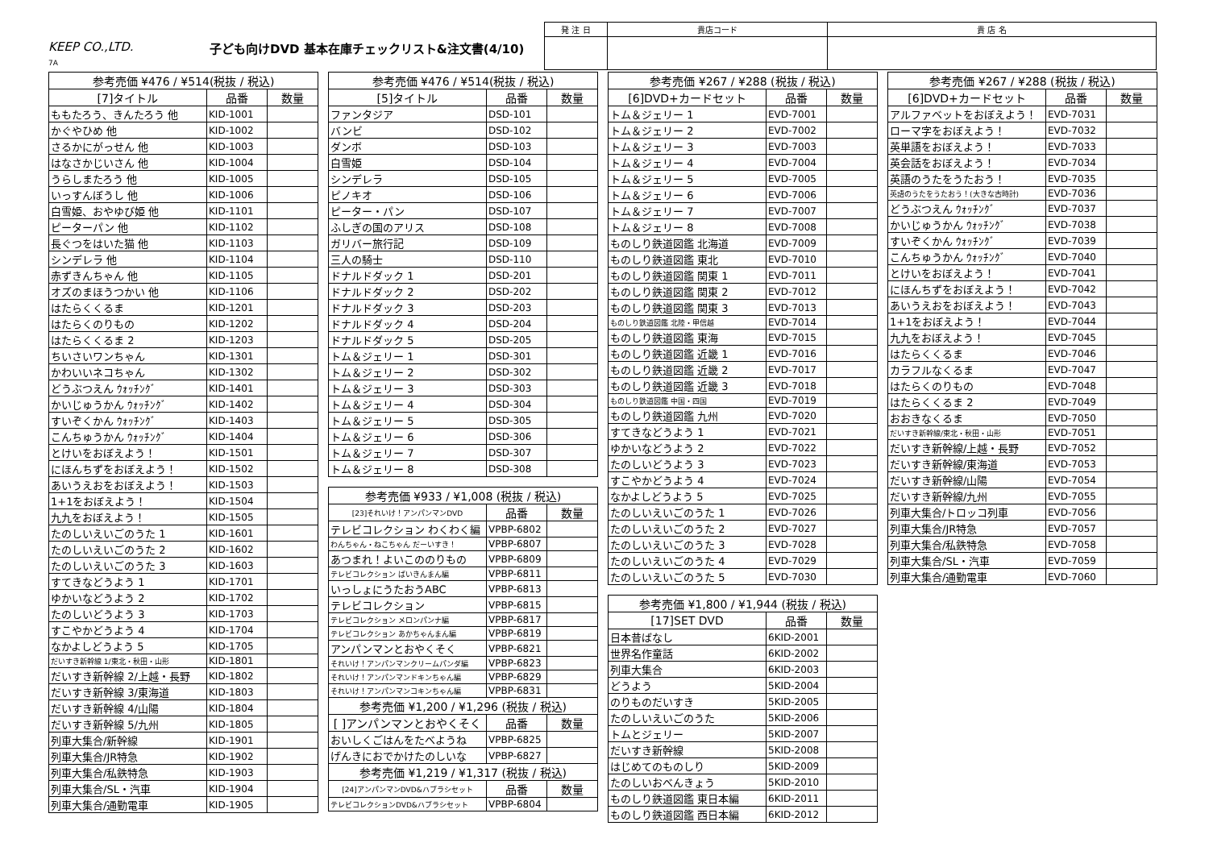KEEP CO.,LTD.
7A
子ども向けDVD 基本在庫チェックリスト&注文書(4/10)
| 発 注 日 | 貴店コード | 貴 店 名 |
| 参考売価 ¥476 / ¥514(税抜 / 税込) | | |
| --- | --- | --- |
| [7]タイトル | 品番 | 数量 |
| ももたろう、きんたろう 他 | KID-1001 | |
| かぐやひめ 他 | KID-1002 | |
| さるかにがっせん 他 | KID-1003 | |
| はなさかじいさん 他 | KID-1004 | |
| うらしまたろう 他 | KID-1005 | |
| いっすんぼうし 他 | KID-1006 | |
| 白雪姫、おやゆび姫 他 | KID-1101 | |
| ピーターパン 他 | KID-1102 | |
| 長ぐつをはいた猫 他 | KID-1103 | |
| シンデレラ 他 | KID-1104 | |
| 赤ずきんちゃん 他 | KID-1105 | |
| オズのまほうつかい 他 | KID-1106 | |
| はたらくくるま | KID-1201 | |
| はたらくのりもの | KID-1202 | |
| はたらくくるま 2 | KID-1203 | |
| ちいさいワンちゃん | KID-1301 | |
| かわいいネコちゃん | KID-1302 | |
| どうぶつえん ｳｫｯﾁﾝｸﾞ | KID-1401 | |
| かいじゅうかん ｳｫｯﾁﾝｸﾞ | KID-1402 | |
| すいぞくかん ｳｫｯﾁﾝｸﾞ | KID-1403 | |
| こんちゅうかん ｳｫｯﾁﾝｸﾞ | KID-1404 | |
| とけいをおぼえよう！ | KID-1501 | |
| にほんちずをおぼえよう！ | KID-1502 | |
| あいうえおをおぼえよう！ | KID-1503 | |
| 1+1をおぼえよう！ | KID-1504 | |
| 九九をおぼえよう！ | KID-1505 | |
| たのしいえいごのうた 1 | KID-1601 | |
| たのしいえいごのうた 2 | KID-1602 | |
| たのしいえいごのうた 3 | KID-1603 | |
| すてきなどうよう 1 | KID-1701 | |
| ゆかいなどうよう 2 | KID-1702 | |
| たのしいどうよう 3 | KID-1703 | |
| すこやかどうよう 4 | KID-1704 | |
| なかよしどうよう 5 | KID-1705 | |
| だいすき新幹線 1/東北・秋田・山形 | KID-1801 | |
| だいすき新幹線 2/上越・長野 | KID-1802 | |
| だいすき新幹線 3/東海道 | KID-1803 | |
| だいすき新幹線 4/山陽 | KID-1804 | |
| だいすき新幹線 5/九州 | KID-1805 | |
| 列車大集合/新幹線 | KID-1901 | |
| 列車大集合/JR特急 | KID-1902 | |
| 列車大集合/私鉄特急 | KID-1903 | |
| 列車大集合/SL・汽車 | KID-1904 | |
| 列車大集合/通勤電車 | KID-1905 | |
| 参考売価 ¥476 / ¥514(税抜 / 税込) | | |
| --- | --- | --- |
| [5]タイトル | 品番 | 数量 |
| ファンタジア | DSD-101 | |
| バンビ | DSD-102 | |
| ダンボ | DSD-103 | |
| 白雪姫 | DSD-104 | |
| シンデレラ | DSD-105 | |
| ピノキオ | DSD-106 | |
| ピーター・パン | DSD-107 | |
| ふしぎの国のアリス | DSD-108 | |
| ガリバー旅行記 | DSD-109 | |
| 三人の騎士 | DSD-110 | |
| ドナルドダック 1 | DSD-201 | |
| ドナルドダック 2 | DSD-202 | |
| ドナルドダック 3 | DSD-203 | |
| ドナルドダック 4 | DSD-204 | |
| ドナルドダック 5 | DSD-205 | |
| トム＆ジェリー 1 | DSD-301 | |
| トム＆ジェリー 2 | DSD-302 | |
| トム＆ジェリー 3 | DSD-303 | |
| トム＆ジェリー 4 | DSD-304 | |
| トム＆ジェリー 5 | DSD-305 | |
| トム＆ジェリー 6 | DSD-306 | |
| トム＆ジェリー 7 | DSD-307 | |
| トム＆ジェリー 8 | DSD-308 | |
| 参考売価 ¥933 / ¥1,008 (税抜 / 税込) | | |
| --- | --- | --- |
| [23]それいけ！アンパンマンDVD | 品番 | 数量 |
| テレビコレクション わくわく編 | VPBP-6802 | |
| わんちゃん・ねこちゃん だーいすき！ | VPBP-6807 | |
| あつまれ！よいこののりもの | VPBP-6809 | |
| テレビコレクション ばいきんまん編 | VPBP-6811 | |
| いっしょにうたおうABC | VPBP-6813 | |
| テレビコレクション | VPBP-6815 | |
| テレビコレクション メロンパンナ編 | VPBP-6817 | |
| テレビコレクション あかちゃんまん編 | VPBP-6819 | |
| アンパンマンとおやくそく | VPBP-6821 | |
| それいけ！アンパンマンクリームパンダ編 | VPBP-6823 | |
| それいけ！アンパンマンドキンちゃん編 | VPBP-6829 | |
| それいけ！アンパンマンコキンちゃん編 | VPBP-6831 | |
| 参考売価 ¥1,200 / ¥1,296 (税抜 / 税込) | | |
| [ ]アンパンマンとおやくそく | 品番 | 数量 |
| おいしくごはんをたべようね | VPBP-6825 | |
| げんきにおでかけたのしいな | VPBP-6827 | |
| 参考売価 ¥1,219 / ¥1,317 (税抜 / 税込) | | |
| [24]アンパンマンDVD&ハブラシセット | 品番 | 数量 |
| テレビコレクションDVD&ハブラシセット | VPBP-6804 | |
| 参考売価 ¥267 / ¥288 (税抜 / 税込) | | |
| --- | --- | --- |
| [6]DVD+カードセット | 品番 | 数量 |
| トム＆ジェリー 1 | EVD-7001 | |
| トム＆ジェリー 2 | EVD-7002 | |
| トム＆ジェリー 3 | EVD-7003 | |
| トム＆ジェリー 4 | EVD-7004 | |
| トム＆ジェリー 5 | EVD-7005 | |
| トム＆ジェリー 6 | EVD-7006 | |
| トム＆ジェリー 7 | EVD-7007 | |
| トム＆ジェリー 8 | EVD-7008 | |
| ものしり鉄道図鑑 北海道 | EVD-7009 | |
| ものしり鉄道図鑑 東北 | EVD-7010 | |
| ものしり鉄道図鑑 関東 1 | EVD-7011 | |
| ものしり鉄道図鑑 関東 2 | EVD-7012 | |
| ものしり鉄道図鑑 関東 3 | EVD-7013 | |
| ものしり鉄道図鑑 北陸・甲信越 | EVD-7014 | |
| ものしり鉄道図鑑 東海 | EVD-7015 | |
| ものしり鉄道図鑑 近畿 1 | EVD-7016 | |
| ものしり鉄道図鑑 近畿 2 | EVD-7017 | |
| ものしり鉄道図鑑 近畿 3 | EVD-7018 | |
| ものしり鉄道図鑑 中国・四国 | EVD-7019 | |
| ものしり鉄道図鑑 九州 | EVD-7020 | |
| すてきなどうよう 1 | EVD-7021 | |
| ゆかいなどうよう 2 | EVD-7022 | |
| たのしいどうよう 3 | EVD-7023 | |
| すこやかどうよう 4 | EVD-7024 | |
| なかよしどうよう 5 | EVD-7025 | |
| たのしいえいごのうた 1 | EVD-7026 | |
| たのしいえいごのうた 2 | EVD-7027 | |
| たのしいえいごのうた 3 | EVD-7028 | |
| たのしいえいごのうた 4 | EVD-7029 | |
| たのしいえいごのうた 5 | EVD-7030 | |
| 参考売価 ¥1,800 / ¥1,944 (税抜 / 税込) | | |
| --- | --- | --- |
| [17]SET DVD | 品番 | 数量 |
| 日本昔ばなし | 6KID-2001 | |
| 世界名作童話 | 6KID-2002 | |
| 列車大集合 | 6KID-2003 | |
| どうよう | 5KID-2004 | |
| のりものだいすき | 5KID-2005 | |
| たのしいえいごのうた | 5KID-2006 | |
| トムとジェリー | 5KID-2007 | |
| だいすき新幹線 | 5KID-2008 | |
| はじめてのものしり | 5KID-2009 | |
| たのしいおべんきょう | 5KID-2010 | |
| ものしり鉄道図鑑 東日本編 | 6KID-2011 | |
| ものしり鉄道図鑑 西日本編 | 6KID-2012 | |
| 参考売価 ¥267 / ¥288 (税抜 / 税込) | | |
| --- | --- | --- |
| [6]DVD+カードセット | 品番 | 数量 |
| アルファベットをおぼえよう！ | EVD-7031 | |
| ローマ字をおぼえよう！ | EVD-7032 | |
| 英単語をおぼえよう！ | EVD-7033 | |
| 英会話をおぼえよう！ | EVD-7034 | |
| 英語のうたをうたおう！ | EVD-7035 | |
| 英語のうたをうたおう！(大きな古時計) | EVD-7036 | |
| どうぶつえん ｳｫｯﾁﾝｸﾞ | EVD-7037 | |
| かいじゅうかん ｳｫｯﾁﾝｸﾞ | EVD-7038 | |
| すいぞくかん ｳｫｯﾁﾝｸﾞ | EVD-7039 | |
| こんちゅうかん ｳｫｯﾁﾝｸﾞ | EVD-7040 | |
| とけいをおぼえよう！ | EVD-7041 | |
| にほんちずをおぼえよう！ | EVD-7042 | |
| あいうえおをおぼえよう！ | EVD-7043 | |
| 1+1をおぼえよう！ | EVD-7044 | |
| 九九をおぼえよう！ | EVD-7045 | |
| はたらくくるま | EVD-7046 | |
| カラフルなくるま | EVD-7047 | |
| はたらくのりもの | EVD-7048 | |
| はたらくくるま 2 | EVD-7049 | |
| おおきなくるま | EVD-7050 | |
| だいすき新幹線/東北・秋田・山形 | EVD-7051 | |
| だいすき新幹線/上越・長野 | EVD-7052 | |
| だいすき新幹線/東海道 | EVD-7053 | |
| だいすき新幹線/山陽 | EVD-7054 | |
| だいすき新幹線/九州 | EVD-7055 | |
| 列車大集合/トロッコ列車 | EVD-7056 | |
| 列車大集合/JR特急 | EVD-7057 | |
| 列車大集合/私鉄特急 | EVD-7058 | |
| 列車大集合/SL・汽車 | EVD-7059 | |
| 列車大集合/通勤電車 | EVD-7060 | |